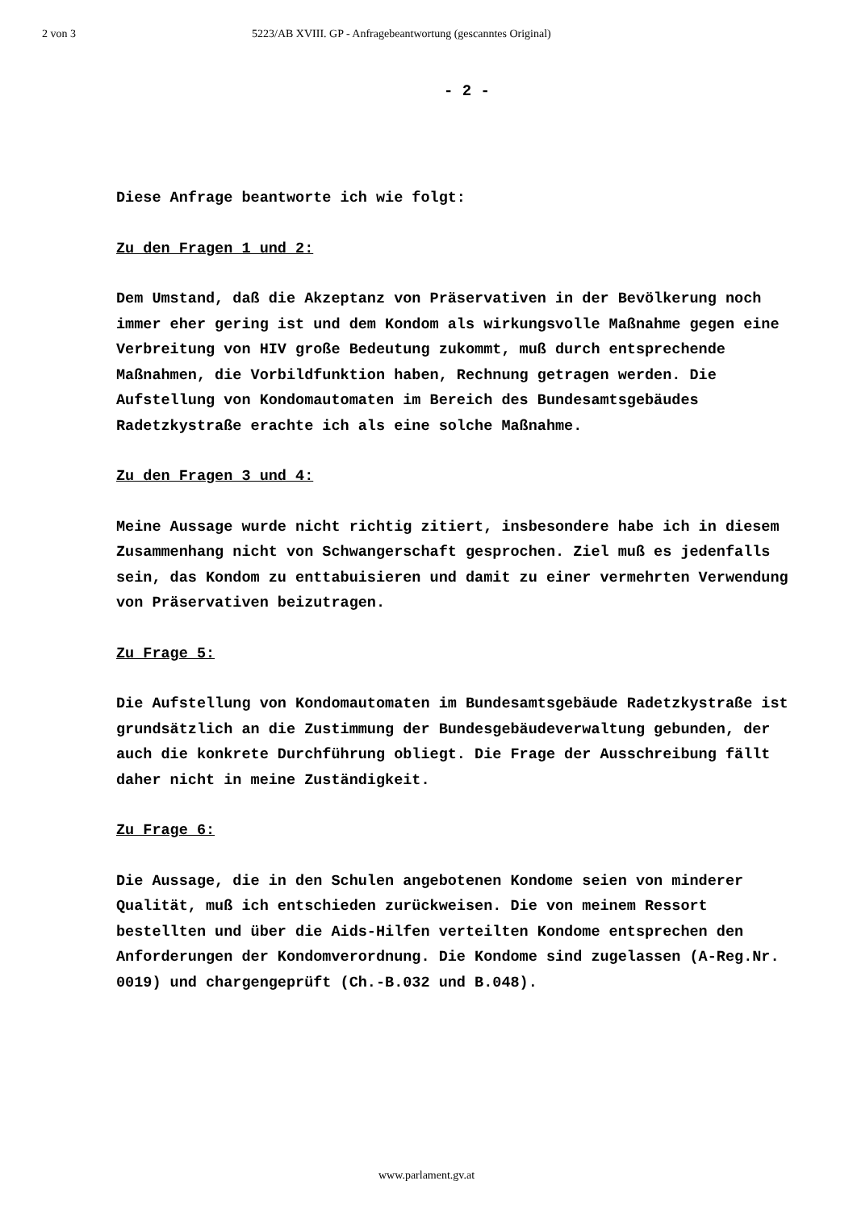2 von 3 5223/AB XVIII. GP - Anfragebeantwortung (gescanntes Original)
- 2 -
Diese Anfrage beantworte ich wie folgt:
Zu den Fragen 1 und 2:
Dem Umstand, daß die Akzeptanz von Präservativen in der Bevölkerung noch immer eher gering ist und dem Kondom als wirkungsvolle Maßnahme gegen eine Verbreitung von HIV große Bedeutung zukommt, muß durch entsprechende Maßnahmen, die Vorbildfunktion haben, Rechnung getragen werden. Die Aufstellung von Kondomautomaten im Bereich des Bundesamtsgebäudes Radetzkystraße erachte ich als eine solche Maßnahme.
Zu den Fragen 3 und 4:
Meine Aussage wurde nicht richtig zitiert, insbesondere habe ich in diesem Zusammenhang nicht von Schwangerschaft gesprochen. Ziel muß es jedenfalls sein, das Kondom zu enttabuisieren und damit zu einer vermehrten Verwendung von Präservativen beizutragen.
Zu Frage 5:
Die Aufstellung von Kondomautomaten im Bundesamtsgebäude Radetzkystraße ist grundsätzlich an die Zustimmung der Bundesgebäudeverwaltung gebunden, der auch die konkrete Durchführung obliegt. Die Frage der Ausschreibung fällt daher nicht in meine Zuständigkeit.
Zu Frage 6:
Die Aussage, die in den Schulen angebotenen Kondome seien von minderer Qualität, muß ich entschieden zurückweisen. Die von meinem Ressort bestellten und über die Aids-Hilfen verteilten Kondome entsprechen den Anforderungen der Kondomverordnung. Die Kondome sind zugelassen (A-Reg.Nr. 0019) und chargengeprüft (Ch.-B.032 und B.048).
www.parlament.gv.at